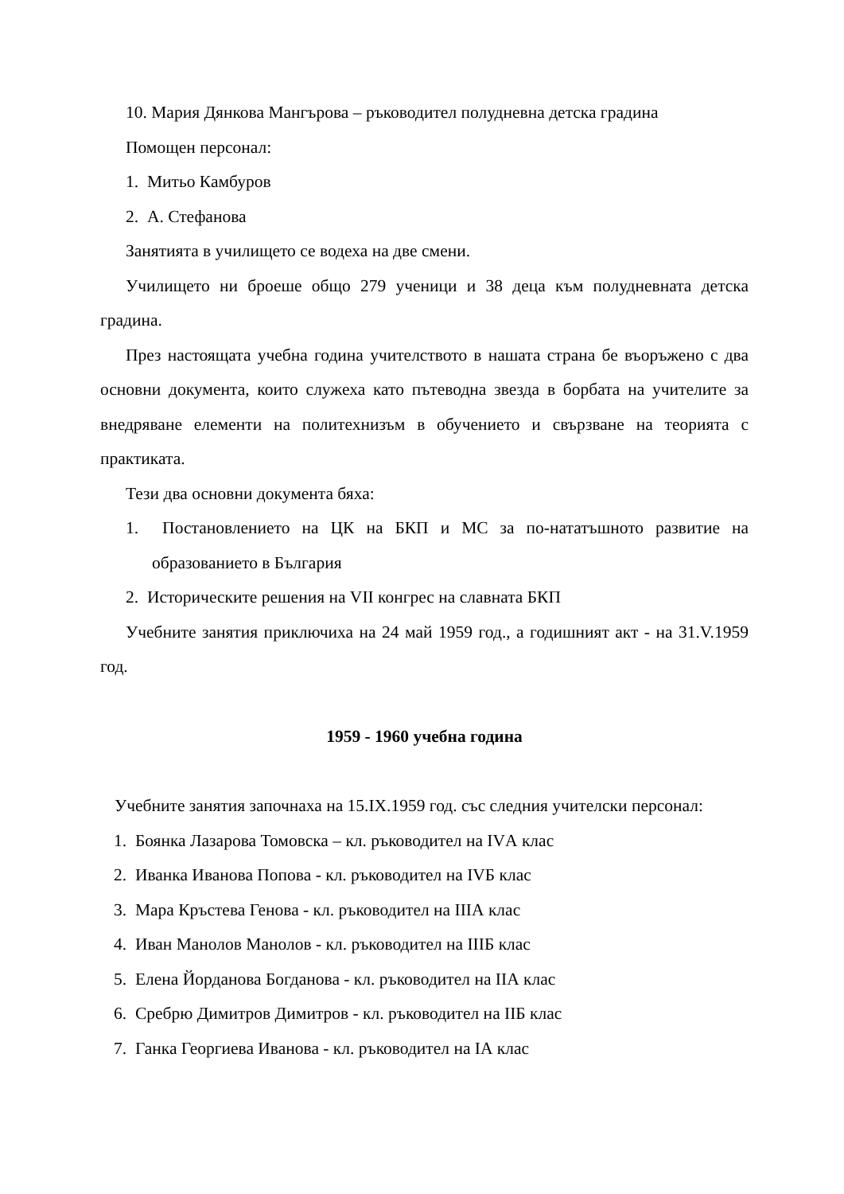10. Мария Дянкова Мангърова – ръководител полудневна детска градина
Помощен персонал:
1. Митьо Камбуров
2. А. Стефанова
Занятията в училището се водеха на две смени.
Училището ни броеше общо 279 ученици и 38 деца към полудневната детска градина.
През настоящата учебна година учителството в нашата страна бе въоръжено с два основни документа, които служеха като пътеводна звезда в борбата на учителите за внедряване елементи на политехнизъм в обучението и свързване на теорията с практиката.
Тези два основни документа бяха:
1. Постановлението на ЦК на БКП и МС за по-нататъшното развитие на образованието в България
2. Историческите решения на VII конгрес на славната БКП
Учебните занятия приключиха на 24 май 1959 год., а годишният акт - на 31.V.1959 год.
1959 - 1960 учебна година
Учебните занятия започнаха на 15.IX.1959 год. със следния учителски персонал:
1. Боянка Лазарова Томовска – кл. ръководител на IVА клас
2. Иванка Иванова Попова - кл. ръководител на IVБ клас
3. Мара Кръстева Генова - кл. ръководител на IIIА клас
4. Иван Манолов Манолов - кл. ръководител на IIIБ клас
5. Елена Йорданова Богданова - кл. ръководител на IIА клас
6. Сребрю Димитров Димитров - кл. ръководител на IIБ клас
7. Ганка Георгиева Иванова - кл. ръководител на IА клас